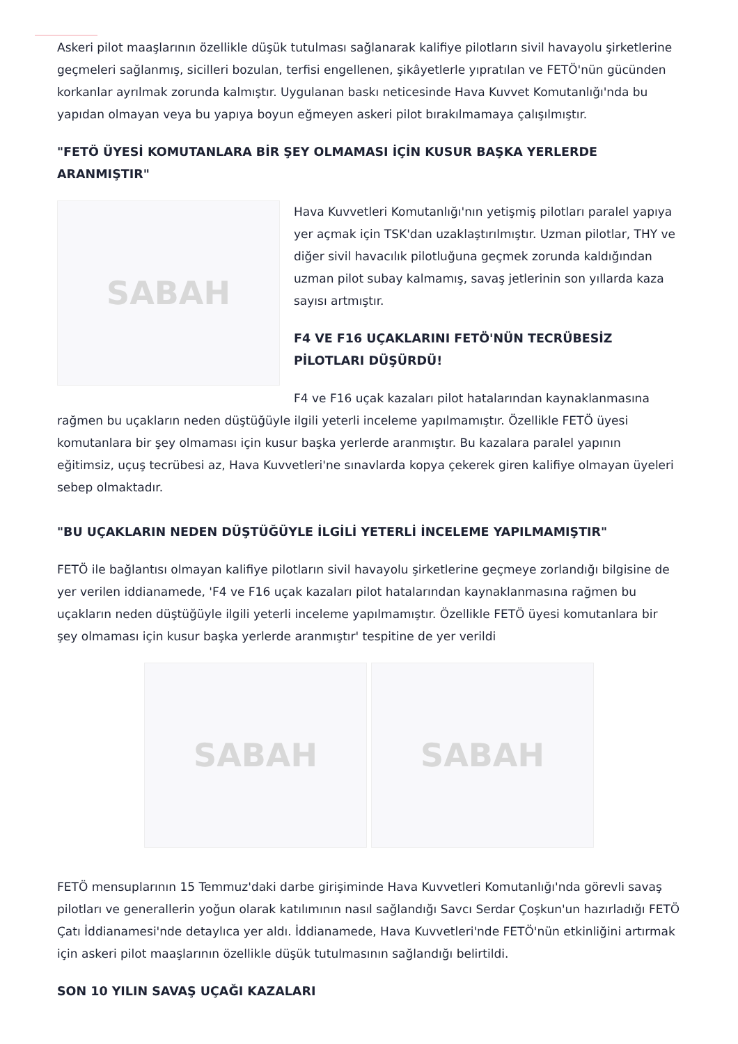Askeri pilot maaşlarının özellikle düşük tutulması sağlanarak kalifiye pilotların sivil havayolu şirketlerine geçmeleri sağlanmış, sicilleri bozulan, terfisi engellenen, şikâyetlerle yıpratılan ve FETÖ'nün gücünden korkanlar ayrılmak zorunda kalmıştır. Uygulanan baskı neticesinde Hava Kuvvet Komutanlığı'nda bu yapıdan olmayan veya bu yapıya boyun eğmeyen askeri pilot bırakılmamaya çalışılmıştır.
"FETÖ ÜYESİ KOMUTANLARA BİR ŞEY OLMAMASI İÇİN KUSUR BAŞKA YERLERDE ARANMIŞTIR"
SABAH
Hava Kuvvetleri Komutanlığı'nın yetişmiş pilotları paralel yapıya yer açmak için TSK'dan uzaklaştırılmıştır. Uzman pilotlar, THY ve diğer sivil havacılık pilotluğuna geçmek zorunda kaldığından uzman pilot subay kalmamış, savaş jetlerinin son yıllarda kaza sayısı artmıştır.
F4 VE F16 UÇAKLARINI FETÖ'NÜN TECRÜBESİZ PİLOTLARI DÜŞÜRDÜ!
F4 ve F16 uçak kazaları pilot hatalarından kaynaklanmasına rağmen bu uçakların neden düştüğüyle ilgili yeterli inceleme yapılmamıştır. Özellikle FETÖ üyesi komutanlara bir şey olmaması için kusur başka yerlerde aranmıştır. Bu kazalara paralel yapının eğitimsiz, uçuş tecrübesi az, Hava Kuvvetleri'ne sınavlarda kopya çekerek giren kalifiye olmayan üyeleri sebep olmaktadır.
"BU UÇAKLARIN NEDEN DÜŞTÜĞÜYLE İLGİLİ YETERLİ İNCELEME YAPILMAMIŞTIR"
FETÖ ile bağlantısı olmayan kalifiye pilotların sivil havayolu şirketlerine geçmeye zorlandığı bilgisine de yer verilen iddianamede, 'F4 ve F16 uçak kazaları pilot hatalarından kaynaklanmasına rağmen bu uçakların neden düştüğüyle ilgili yeterli inceleme yapılmamıştır. Özellikle FETÖ üyesi komutanlara bir şey olmaması için kusur başka yerlerde aranmıştır' tespitine de yer verildi
SABAH SABAH
FETÖ mensuplarının 15 Temmuz'daki darbe girişiminde Hava Kuvvetleri Komutanlığı'nda görevli savaş pilotları ve generallerin yoğun olarak katılımının nasıl sağlandığı Savcı Serdar Çoşkun'un hazırladığı FETÖ Çatı İddianamesi'nde detaylıca yer aldı. İddianamede, Hava Kuvvetleri'nde FETÖ'nün etkinliğini artırmak için askeri pilot maaşlarının özellikle düşük tutulmasının sağlandığı belirtildi.
SON 10 YILIN SAVAŞ UÇAĞI KAZALARI